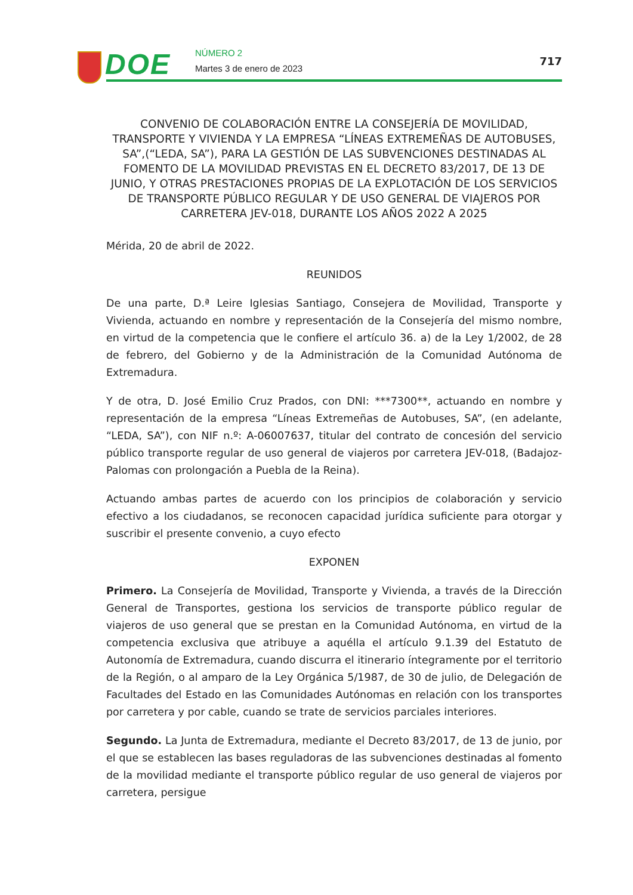DOE NÚMERO 2
Martes 3 de enero de 2023
717
CONVENIO DE COLABORACIÓN ENTRE LA CONSEJERÍA DE MOVILIDAD, TRANSPORTE Y VIVIENDA Y LA EMPRESA “LÍNEAS EXTREMEÑAS DE AUTOBUSES, SA”,(“LEDA, SA”), PARA LA GESTIÓN DE LAS SUBVENCIONES DESTINADAS AL FOMENTO DE LA MOVILIDAD PREVISTAS EN EL DECRETO 83/2017, DE 13 DE JUNIO, Y OTRAS PRESTACIONES PROPIAS DE LA EXPLOTACIÓN DE LOS SERVICIOS DE TRANSPORTE PÚBLICO REGULAR Y DE USO GENERAL DE VIAJEROS POR CARRETERA JEV-018, DURANTE LOS AÑOS 2022 A 2025
Mérida, 20 de abril de 2022.
REUNIDOS
De una parte, D.ª Leire Iglesias Santiago, Consejera de Movilidad, Transporte y Vivienda, actuando en nombre y representación de la Consejería del mismo nombre, en virtud de la competencia que le confiere el artículo 36. a) de la Ley 1/2002, de 28 de febrero, del Gobierno y de la Administración de la Comunidad Autónoma de Extremadura.
Y de otra, D. José Emilio Cruz Prados, con DNI: ***7300**, actuando en nombre y representación de la empresa “Líneas Extremeñas de Autobuses, SA”, (en adelante, “LEDA, SA”), con NIF n.º: A-06007637, titular del contrato de concesión del servicio público transporte regular de uso general de viajeros por carretera JEV-018, (Badajoz-Palomas con prolongación a Puebla de la Reina).
Actuando ambas partes de acuerdo con los principios de colaboración y servicio efectivo a los ciudadanos, se reconocen capacidad jurídica suficiente para otorgar y suscribir el presente convenio, a cuyo efecto
EXPONEN
Primero. La Consejería de Movilidad, Transporte y Vivienda, a través de la Dirección General de Transportes, gestiona los servicios de transporte público regular de viajeros de uso general que se prestan en la Comunidad Autónoma, en virtud de la competencia exclusiva que atribuye a aquélla el artículo 9.1.39 del Estatuto de Autonomía de Extremadura, cuando discurra el itinerario íntegramente por el territorio de la Región, o al amparo de la Ley Orgánica 5/1987, de 30 de julio, de Delegación de Facultades del Estado en las Comunidades Autónomas en relación con los transportes por carretera y por cable, cuando se trate de servicios parciales interiores.
Segundo. La Junta de Extremadura, mediante el Decreto 83/2017, de 13 de junio, por el que se establecen las bases reguladoras de las subvenciones destinadas al fomento de la movilidad mediante el transporte público regular de uso general de viajeros por carretera, persigue